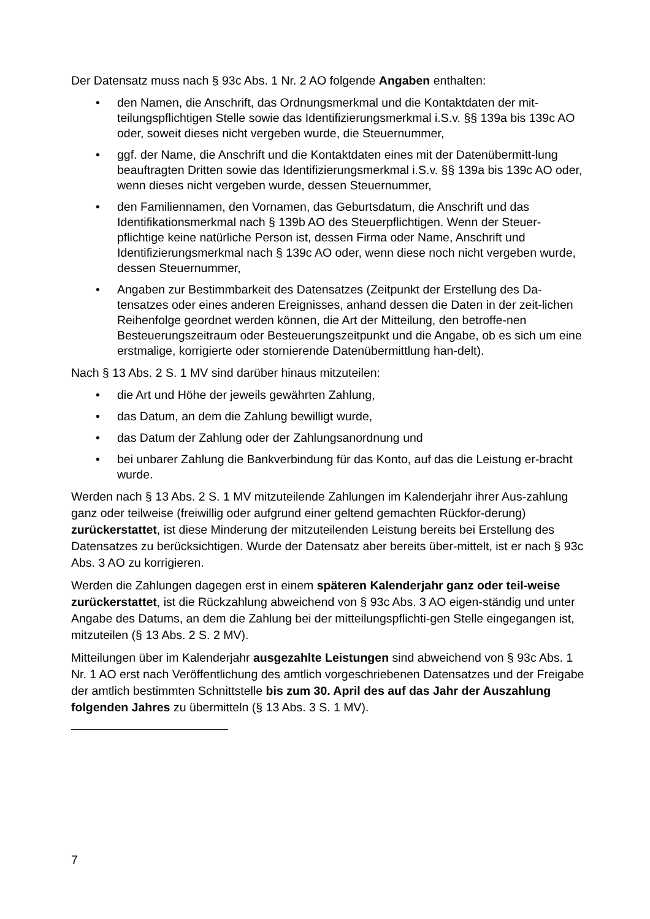Der Datensatz muss nach § 93c Abs. 1 Nr. 2 AO folgende Angaben enthalten:
• den Namen, die Anschrift, das Ordnungsmerkmal und die Kontaktdaten der mit-teilungspflichtigen Stelle sowie das Identifizierungsmerkmal i.S.v. §§ 139a bis 139c AO oder, soweit dieses nicht vergeben wurde, die Steuernummer,
• ggf. der Name, die Anschrift und die Kontaktdaten eines mit der Datenübermitt-lung beauftragten Dritten sowie das Identifizierungsmerkmal i.S.v. §§ 139a bis 139c AO oder, wenn dieses nicht vergeben wurde, dessen Steuernummer,
• den Familiennamen, den Vornamen, das Geburtsdatum, die Anschrift und das Identifikationsmerkmal nach § 139b AO des Steuerpflichtigen. Wenn der Steuer-pflichtige keine natürliche Person ist, dessen Firma oder Name, Anschrift und Identifizierungsmerkmal nach § 139c AO oder, wenn diese noch nicht vergeben wurde, dessen Steuernummer,
• Angaben zur Bestimmbarkeit des Datensatzes (Zeitpunkt der Erstellung des Da-tensatzes oder eines anderen Ereignisses, anhand dessen die Daten in der zeit-lichen Reihenfolge geordnet werden können, die Art der Mitteilung, den betroffe-nen Besteuerungszeitraum oder Besteuerungszeitpunkt und die Angabe, ob es sich um eine erstmalige, korrigierte oder stornierende Datenübermittlung han-delt).
Nach § 13 Abs. 2 S. 1 MV sind darüber hinaus mitzuteilen:
• die Art und Höhe der jeweils gewährten Zahlung,
• das Datum, an dem die Zahlung bewilligt wurde,
• das Datum der Zahlung oder der Zahlungsanordnung und
• bei unbarer Zahlung die Bankverbindung für das Konto, auf das die Leistung er-bracht wurde.
Werden nach § 13 Abs. 2 S. 1 MV mitzuteilende Zahlungen im Kalenderjahr ihrer Aus-zahlung ganz oder teilweise (freiwillig oder aufgrund einer geltend gemachten Rückfor-derung) zurückerstattet, ist diese Minderung der mitzuteilenden Leistung bereits bei Erstellung des Datensatzes zu berücksichtigen. Wurde der Datensatz aber bereits über-mittelt, ist er nach § 93c Abs. 3 AO zu korrigieren.
Werden die Zahlungen dagegen erst in einem späteren Kalenderjahr ganz oder teil-weise zurückerstattet, ist die Rückzahlung abweichend von § 93c Abs. 3 AO eigen-ständig und unter Angabe des Datums, an dem die Zahlung bei der mitteilungspflichti-gen Stelle eingegangen ist, mitzuteilen (§ 13 Abs. 2 S. 2 MV).
Mitteilungen über im Kalenderjahr ausgezahlte Leistungen sind abweichend von § 93c Abs. 1 Nr. 1 AO erst nach Veröffentlichung des amtlich vorgeschriebenen Datensatzes und der Freigabe der amtlich bestimmten Schnittstelle bis zum 30. April des auf das Jahr der Auszahlung folgenden Jahres zu übermitteln (§ 13 Abs. 3 S. 1 MV).
7